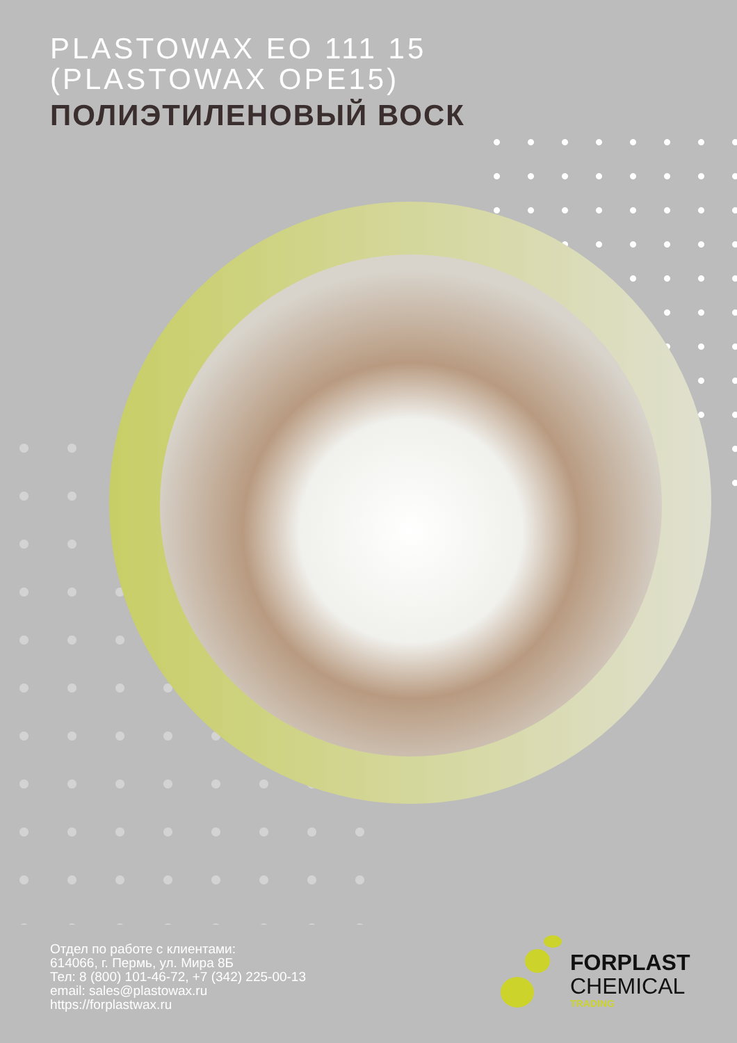PLASTOWAX EO 111 15
(PLASTOWAX OPE15)
ПОЛИЭТИЛЕНОВЫЙ ВОСК
Отдел по работе с клиентами:
614066, г. Пермь, ул. Мира 8Б
Тел: 8 (800) 101-46-72, +7 (342) 225-00-13
email: sales@plastowax.ru
https://forplastwax.ru
FORPLAST
CHEMICAL
TRADING